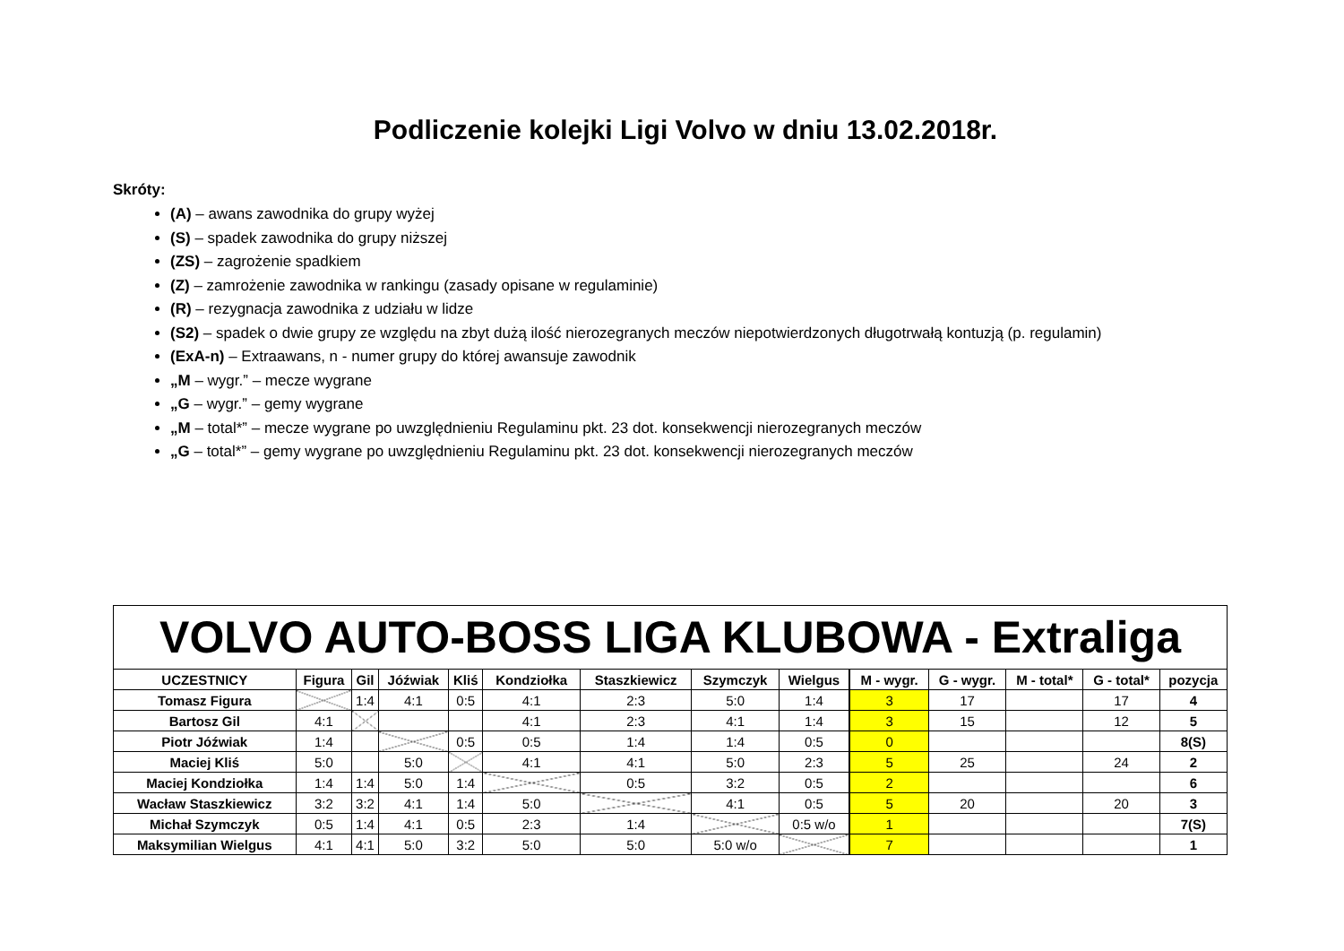Podliczenie kolejki Ligi Volvo w dniu 13.02.2018r.
Skróty:
(A) – awans zawodnika do grupy wyżej
(S) – spadek zawodnika do grupy niższej
(ZS) – zagrożenie spadkiem
(Z) – zamrożenie zawodnika w rankingu (zasady opisane w regulaminie)
(R) – rezygnacja zawodnika z udziału w lidze
(S2) – spadek o dwie grupy ze względu na zbyt dużą ilość nierozegranych meczów niepotwierdzonych długotrwałą kontuzją (p. regulamin)
(ExA-n) – Extraawans, n - numer grupy do której awansuje zawodnik
„M – wygr.” – mecze wygrane
„G – wygr.” – gemy wygrane
„M – total*” – mecze wygrane po uwzględnieniu Regulaminu pkt. 23 dot. konsekwencji nierozegranych meczów
„G – total*” – gemy wygrane po uwzględnieniu Regulaminu pkt. 23 dot. konsekwencji nierozegranych meczów
| VOLVO AUTO-BOSS LIGA KLUBOWA - Extraliga | | | | | | | | | | | | | | |
| UCZESTNICY | Figura | Gil | Jóźwiak | Kliś | Kondziołka | Staszkiewicz | Szymczyk | Wielgus | | M - wygr. | G - wygr. | M - total* | G - total* | pozycja |
| Tomasz Figura | | 1:4 | 4:1 | 0:5 | 4:1 | 2:3 | 5:0 | 1:4 | | 3 | 17 | | 17 | 4 |
| Bartosz Gil | 4:1 | | | | 4:1 | 2:3 | 4:1 | 1:4 | | 3 | 15 | | 12 | 5 |
| Piotr Jóźwiak | 1:4 | | | 0:5 | 0:5 | 1:4 | 1:4 | 0:5 | | 0 | | | | 8(S) |
| Maciej Kliś | 5:0 | | 5:0 | | 4:1 | 4:1 | 5:0 | 2:3 | | 5 | 25 | | 24 | 2 |
| Maciej Kondziołka | 1:4 | 1:4 | 5:0 | 1:4 | | 0:5 | 3:2 | 0:5 | | 2 | | | | 6 |
| Wacław Staszkiewicz | 3:2 | 3:2 | 4:1 | 1:4 | 5:0 | | 4:1 | 0:5 | | 5 | 20 | | 20 | 3 |
| Michał Szymczyk | 0:5 | 1:4 | 4:1 | 0:5 | 2:3 | 1:4 | | 0:5 w/o | | 1 | | | | 7(S) |
| Maksymilian Wielgus | 4:1 | 4:1 | 5:0 | 3:2 | 5:0 | 5:0 | 5:0 w/o | | | 7 | | | | 1 |